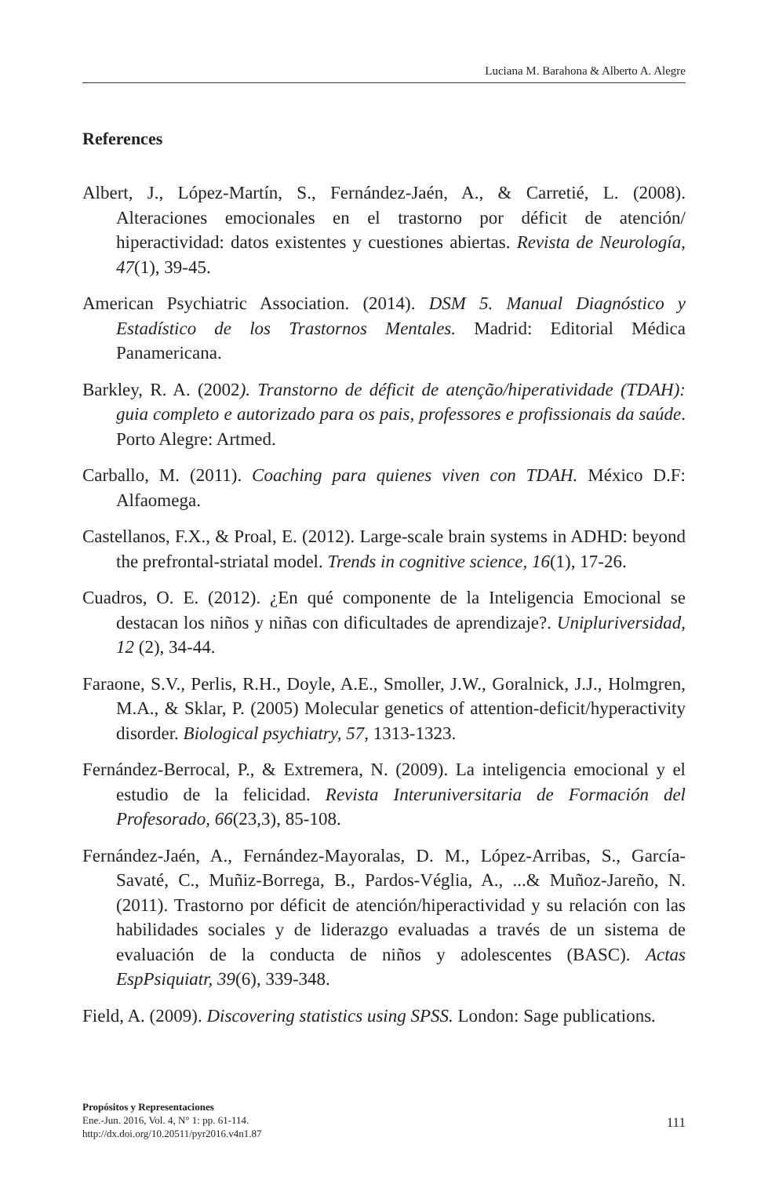Luciana M. Barahona & Alberto A. Alegre
References
Albert, J., López-Martín, S., Fernández-Jaén, A., & Carretié, L. (2008). Alteraciones emocionales en el trastorno por déficit de atención/ hiperactividad: datos existentes y cuestiones abiertas. Revista de Neurología, 47(1), 39-45.
American Psychiatric Association. (2014). DSM 5. Manual Diagnóstico y Estadístico de los Trastornos Mentales. Madrid: Editorial Médica Panamericana.
Barkley, R. A. (2002). Transtorno de déficit de atenção/hiperatividade (TDAH): guia completo e autorizado para os pais, professores e profissionais da saúde. Porto Alegre: Artmed.
Carballo, M. (2011). Coaching para quienes viven con TDAH. México D.F: Alfaomega.
Castellanos, F.X., & Proal, E. (2012). Large-scale brain systems in ADHD: beyond the prefrontal-striatal model. Trends in cognitive science, 16(1), 17-26.
Cuadros, O. E. (2012). ¿En qué componente de la Inteligencia Emocional se destacan los niños y niñas con dificultades de aprendizaje?. Unipluriversidad, 12 (2), 34-44.
Faraone, S.V., Perlis, R.H., Doyle, A.E., Smoller, J.W., Goralnick, J.J., Holmgren, M.A., & Sklar, P. (2005) Molecular genetics of attention-deficit/hyperactivity disorder. Biological psychiatry, 57, 1313-1323.
Fernández-Berrocal, P., & Extremera, N. (2009). La inteligencia emocional y el estudio de la felicidad. Revista Interuniversitaria de Formación del Profesorado, 66(23,3), 85-108.
Fernández-Jaén, A., Fernández-Mayoralas, D. M., López-Arribas, S., García-Savaté, C., Muñiz-Borrega, B., Pardos-Véglia, A., ...& Muñoz-Jareño, N. (2011). Trastorno por déficit de atención/hiperactividad y su relación con las habilidades sociales y de liderazgo evaluadas a través de un sistema de evaluación de la conducta de niños y adolescentes (BASC). Actas EspPsiquiatr, 39(6), 339-348.
Field, A. (2009). Discovering statistics using SPSS. London: Sage publications.
Propósitos y Representaciones
Ene.-Jun. 2016, Vol. 4, N° 1: pp. 61-114.
http://dx.doi.org/10.20511/pyr2016.v4n1.87
111